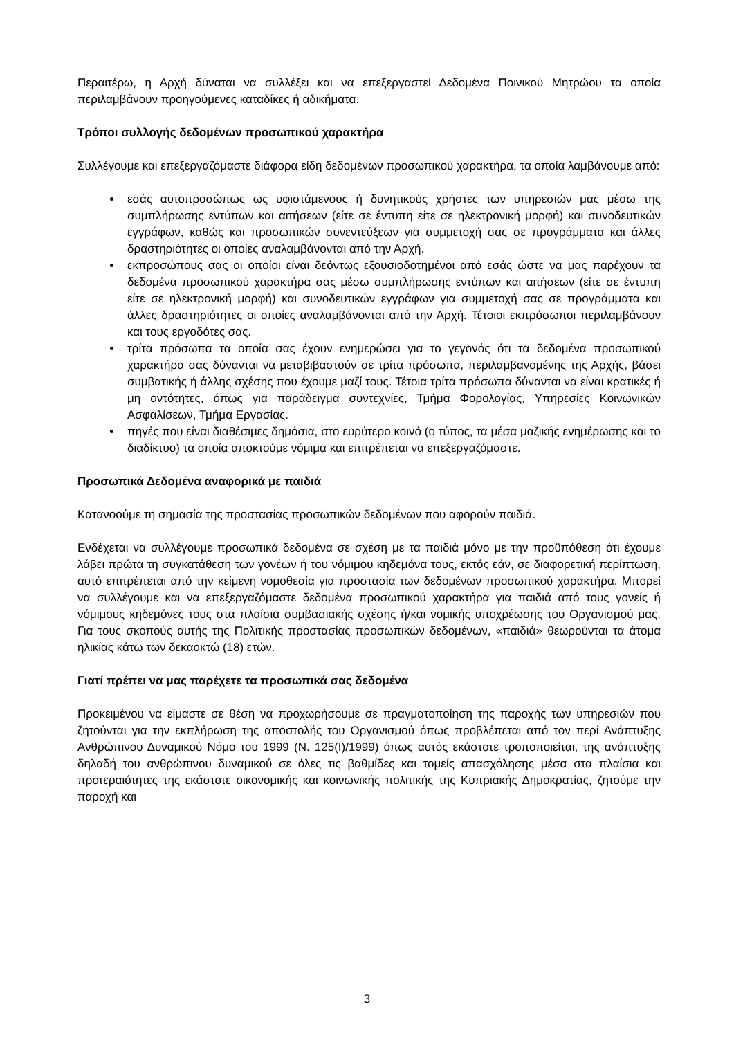Περαιτέρω, η Αρχή δύναται να συλλέξει και να επεξεργαστεί Δεδομένα Ποινικού Μητρώου τα οποία περιλαμβάνουν προηγούμενες καταδίκες ή αδικήματα.
Τρόποι συλλογής δεδομένων προσωπικού χαρακτήρα
Συλλέγουμε και επεξεργαζόμαστε διάφορα είδη δεδομένων προσωπικού χαρακτήρα, τα οποία λαμβάνουμε από:
εσάς αυτοπροσώπως ως υφιστάμενους ή δυνητικούς χρήστες των υπηρεσιών μας μέσω της συμπλήρωσης εντύπων και αιτήσεων (είτε σε έντυπη είτε σε ηλεκτρονική μορφή) και συνοδευτικών εγγράφων, καθώς και προσωπικών συνεντεύξεων για συμμετοχή σας σε προγράμματα και άλλες δραστηριότητες οι οποίες αναλαμβάνονται από την Αρχή.
εκπροσώπους σας οι οποίοι είναι δεόντως εξουσιοδοτημένοι από εσάς ώστε να μας παρέχουν τα δεδομένα προσωπικού χαρακτήρα σας μέσω συμπλήρωσης εντύπων και αιτήσεων (είτε σε έντυπη είτε σε ηλεκτρονική μορφή) και συνοδευτικών εγγράφων για συμμετοχή σας σε προγράμματα και άλλες δραστηριότητες οι οποίες αναλαμβάνονται από την Αρχή. Τέτοιοι εκπρόσωποι περιλαμβάνουν και τους εργοδότες σας.
τρίτα πρόσωπα τα οποία σας έχουν ενημερώσει για το γεγονός ότι τα δεδομένα προσωπικού χαρακτήρα σας δύνανται να μεταβιβαστούν σε τρίτα πρόσωπα, περιλαμβανομένης της Αρχής, βάσει συμβατικής ή άλλης σχέσης που έχουμε μαζί τους. Τέτοια τρίτα πρόσωπα δύνανται να είναι κρατικές ή μη οντότητες, όπως για παράδειγμα συντεχνίες, Τμήμα Φορολογίας, Υπηρεσίες Κοινωνικών Ασφαλίσεων, Τμήμα Εργασίας.
πηγές που είναι διαθέσιμες δημόσια, στο ευρύτερο κοινό (ο τύπος, τα μέσα μαζικής ενημέρωσης και το διαδίκτυο) τα οποία αποκτούμε νόμιμα και επιτρέπεται να επεξεργαζόμαστε.
Προσωπικά Δεδομένα αναφορικά με παιδιά
Κατανοούμε τη σημασία της προστασίας προσωπικών δεδομένων που αφορούν παιδιά.
Ενδέχεται να συλλέγουμε προσωπικά δεδομένα σε σχέση με τα παιδιά μόνο με την προϋπόθεση ότι έχουμε λάβει πρώτα τη συγκατάθεση των γονέων ή του νόμιμου κηδεμόνα τους, εκτός εάν, σε διαφορετική περίπτωση, αυτό επιτρέπεται από την κείμενη νομοθεσία για προστασία των δεδομένων προσωπικού χαρακτήρα. Μπορεί να συλλέγουμε και να επεξεργαζόμαστε δεδομένα προσωπικού χαρακτήρα για παιδιά από τους γονείς ή νόμιμους κηδεμόνες τους στα πλαίσια συμβασιακής σχέσης ή/και νομικής υποχρέωσης του Οργανισμού μας. Για τους σκοπούς αυτής της Πολιτικής προστασίας προσωπικών δεδομένων, «παιδιά» θεωρούνται τα άτομα ηλικίας κάτω των δεκαοκτώ (18) ετών.
Γιατί πρέπει να μας παρέχετε τα προσωπικά σας δεδομένα
Προκειμένου να είμαστε σε θέση να προχωρήσουμε σε πραγματοποίηση της παροχής των υπηρεσιών που ζητούνται για την εκπλήρωση της αποστολής του Οργανισμού όπως προβλέπεται από τον περί Ανάπτυξης Ανθρώπινου Δυναμικού Νόμο του 1999 (Ν. 125(Ι)/1999) όπως αυτός εκάστοτε τροποποιείται, της ανάπτυξης δηλαδή του ανθρώπινου δυναμικού σε όλες τις βαθμίδες και τομείς απασχόλησης μέσα στα πλαίσια και προτεραιότητες της εκάστοτε οικονομικής και κοινωνικής πολιτικής της Κυπριακής Δημοκρατίας, ζητούμε την παροχή και
3